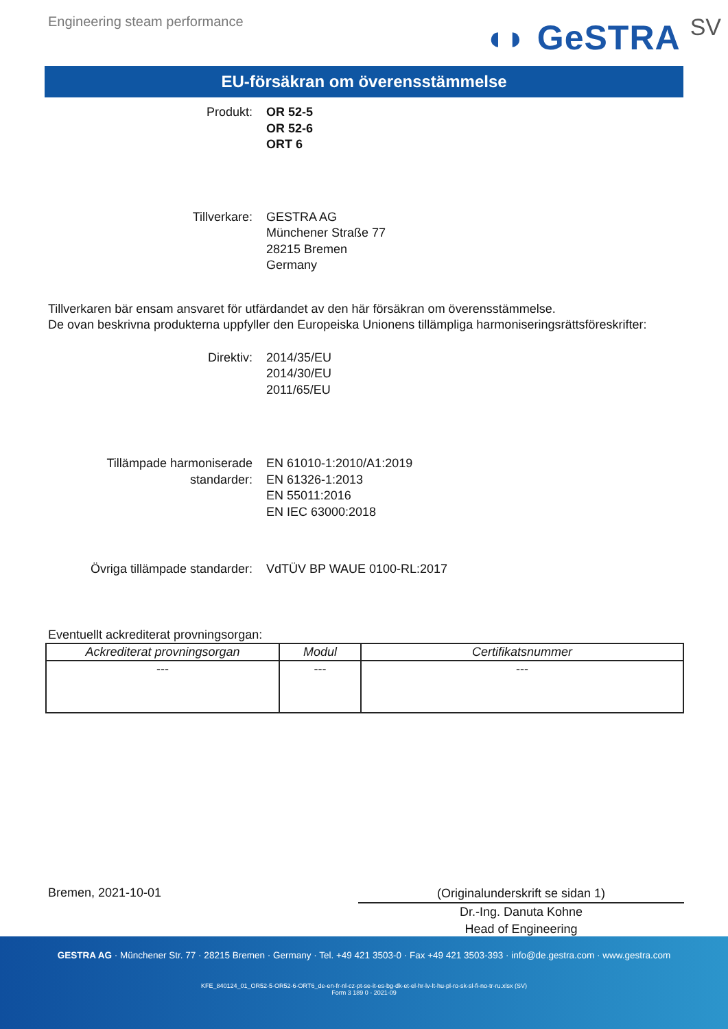Engineering steam performance
◖◗ GeSTRA SV
EU-försäkran om överensstämmelse
Produkt: OR 52-5
OR 52-6
ORT 6
Tillverkare: GESTRA AG
Münchener Straße 77
28215 Bremen
Germany
Tillverkaren bär ensam ansvaret för utfärdandet av den här försäkran om överensstämmelse.
De ovan beskrivna produkterna uppfyller den Europeiska Unionens tillämpliga harmoniseringsrättsföreskrifter:
Direktiv: 2014/35/EU
2014/30/EU
2011/65/EU
Tillämpade harmoniserade
standarder:
EN 61010-1:2010/A1:2019
EN 61326-1:2013
EN 55011:2016
EN IEC 63000:2018
Övriga tillämpade standarder: VdTÜV BP WAUE 0100-RL:2017
Eventuellt ackrediterat provningsorgan:
| Ackrediterat provningsorgan | Modul | Certifikatsnummer |
| --- | --- | --- |
| --- | --- | --- |
Bremen, 2021-10-01
(Originalunderskrift se sidan 1)
Dr.-Ing. Danuta Kohne
Head of Engineering
GESTRA AG · Münchener Str. 77 · 28215 Bremen · Germany · Tel. +49 421 3503-0 · Fax +49 421 3503-393 · info@de.gestra.com · www.gestra.com
KFE_840124_01_OR52-5-OR52-6-ORT6_de-en-fr-nl-cz-pt-se-it-es-bg-dk-et-el-hr-lv-lt-hu-pl-ro-sk-sl-fi-no-tr-ru.xlsx (SV)
Form 3 189 0 - 2021-09